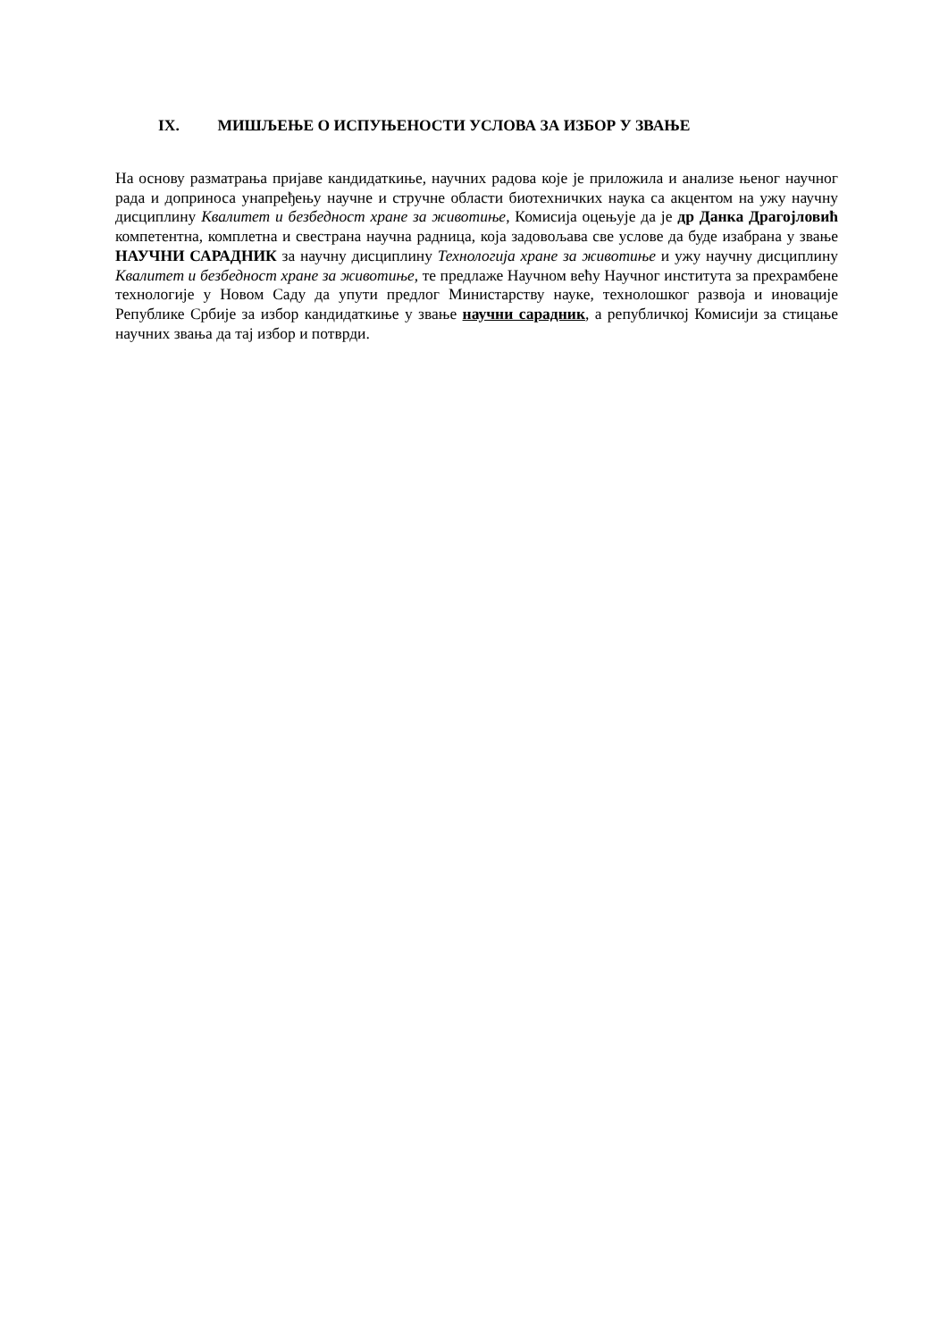IX. МИШЉЕЊЕ О ИСПУЊЕНОСТИ УСЛОВА ЗА ИЗБОР У ЗВАЊЕ
На основу разматрања пријаве кандидаткиње, научних радова које је приложила и анализе њеног научног рада и доприноса унапређењу научне и стручне области биотехничких наука са акцентом на ужу научну дисциплину Квалитет и безбедност хране за животиње, Комисија оцењује да је др Данка Драгојловић компетентна, комплетна и свестрана научна радница, која задовољава све услове да буде изабрана у звање НАУЧНИ САРАДНИК за научну дисциплину Технологија хране за животиње и ужу научну дисциплину Квалитет и безбедност хране за животиње, те предлаже Научном већу Научног института за прехрамбене технологије у Новом Саду да упути предлог Министарству науке, технолошког развоја и иновације Републике Србије за избор кандидаткиње у звање научни сарадник, а републичкој Комисији за стицање научних звања да тај избор и потврди.